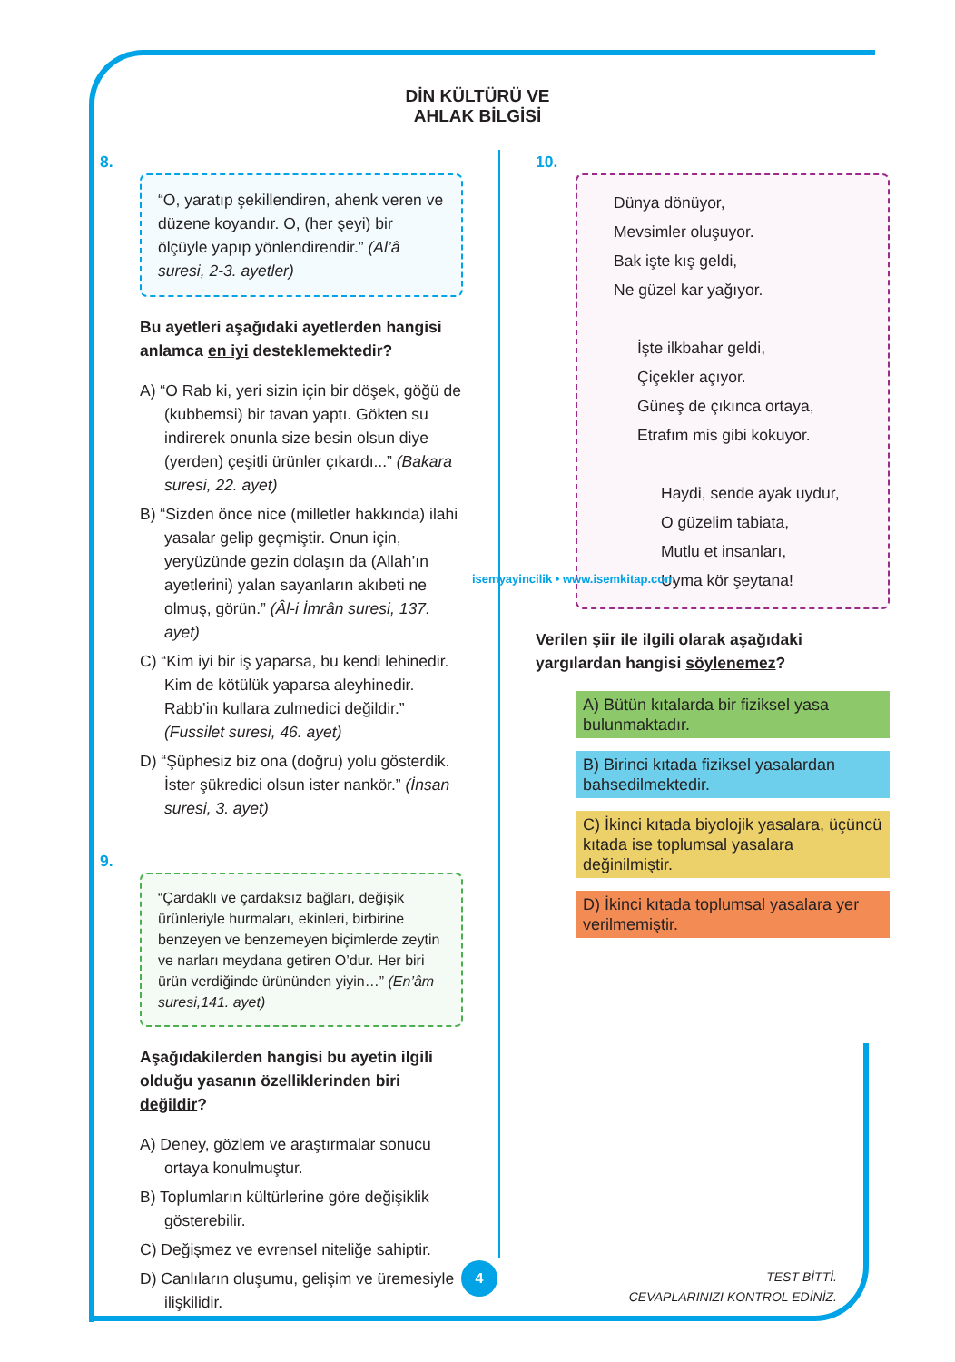DİN KÜLTÜRÜ VE
AHLAK BİLGİSİ
8.
“O, yaratıp şekillendiren, ahenk veren ve düzene koyandır. O, (her şeyi) bir ölçüyle yapıp yönlendirendir.” (Al’â suresi, 2-3. ayetler)
Bu ayetleri aşağıdaki ayetlerden hangisi anlamca en iyi desteklemektedir?
A) “O Rab ki, yeri sizin için bir döşek, göğü de (kubbemsi) bir tavan yaptı. Gökten su indirerek onunla size besin olsun diye (yerden) çeşitli ürünler çıkardı...” (Bakara suresi, 22. ayet)
B) “Sizden önce nice (milletler hakkında) ilahi yasalar gelip geçmiştir. Onun için, yeryüzünde gezin dolaşın da (Allah’ın ayetlerini) yalan sayanların akıbeti ne olmuş, görün.” (Âl-i İmrân suresi, 137. ayet)
C) “Kim iyi bir iş yaparsa, bu kendi lehinedir. Kim de kötülük yaparsa aleyhinedir. Rabb’in kullara zulmedici değildir.” (Fussilet suresi, 46. ayet)
D) “Şüphesiz biz ona (doğru) yolu gösterdik. İster şükredici olsun ister nankör.” (İnsan suresi, 3. ayet)
9.
“Çardaklı ve çardaksız bağları, değişik ürünleriyle hurmaları, ekinleri, birbirine benzeyen ve benzemeyen biçimlerde zeytin ve narları meydana getiren O’dur. Her biri ürün verdiğinde ürününden yiyin…” (En’âm suresi,141. ayet)
Aşağıdakilerden hangisi bu ayetin ilgili olduğu yasanın özelliklerinden biri değildir?
A) Deney, gözlem ve araştırmalar sonucu ortaya konulmuştur.
B) Toplumların kültürlerine göre değişiklik gösterebilir.
C) Değişmez ve evrensel niteliğe sahiptir.
D) Canlıların oluşumu, gelişim ve üremesiyle ilişkilidir.
10.
Dünya dönüyor,
Mevsimler oluşuyor.
Bak işte kış geldi,
Ne güzel kar yağıyor.
İşte ilkbahar geldi,
Çiçekler açıyor.
Güneş de çıkınca ortaya,
Etrafım mis gibi kokuyor.
Haydi, sende ayak uydur,
O güzelim tabiata,
Mutlu et insanları,
Uyma kör şeytana!
Verilen şiir ile ilgili olarak aşağıdaki yargılardan hangisi söylenemez?
A) Bütün kıtalarda bir fiziksel yasa bulunmaktadır.
B) Birinci kıtada fiziksel yasalardan bahsedilmektedir.
C) İkinci kıtada biyolojik yasalara, üçüncü kıtada ise toplumsal yasalara değinilmiştir.
D) İkinci kıtada toplumsal yasalara yer verilmemiştir.
isemyayincilik • www.isemkitap.com
4
TEST BİTTİ.
CEVAPLARINIZI KONTROL EDİNİZ.